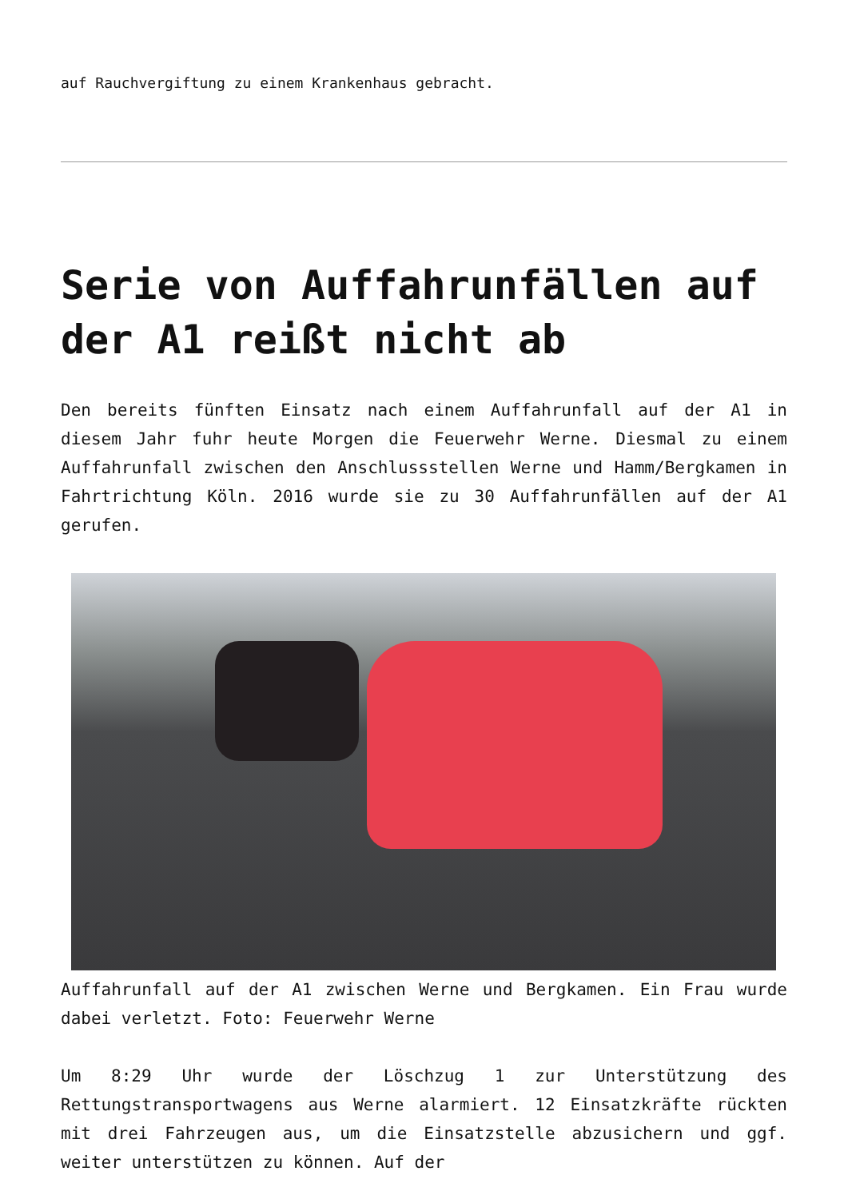auf Rauchvergiftung zu einem Krankenhaus gebracht.
Serie von Auffahrunfällen auf der A1 reißt nicht ab
Den bereits fünften Einsatz nach einem Auffahrunfall auf der A1 in diesem Jahr fuhr heute Morgen die Feuerwehr Werne. Diesmal zu einem Auffahrunfall zwischen den Anschlussstellen Werne und Hamm/Bergkamen in Fahrtrichtung Köln. 2016 wurde sie zu 30 Auffahrunfällen auf der A1 gerufen.
Auffahrunfall auf der A1 zwischen Werne und Bergkamen. Ein Frau wurde dabei verletzt. Foto: Feuerwehr Werne
Um 8:29 Uhr wurde der Löschzug 1 zur Unterstützung des Rettungstransportwagens aus Werne alarmiert. 12 Einsatzkräfte rückten mit drei Fahrzeugen aus, um die Einsatzstelle abzusichern und ggf. weiter unterstützen zu können. Auf der